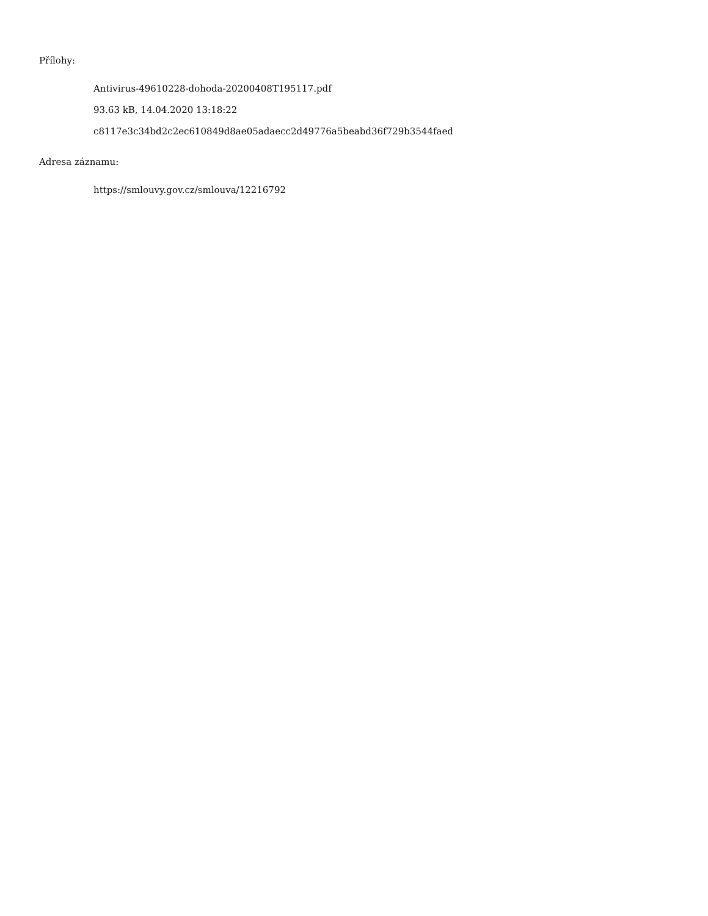Přílohy:
Antivirus-49610228-dohoda-20200408T195117.pdf
93.63 kB, 14.04.2020 13:18:22
c8117e3c34bd2c2ec610849d8ae05adaecc2d49776a5beabd36f729b3544faed
Adresa záznamu:
https://smlouvy.gov.cz/smlouva/12216792